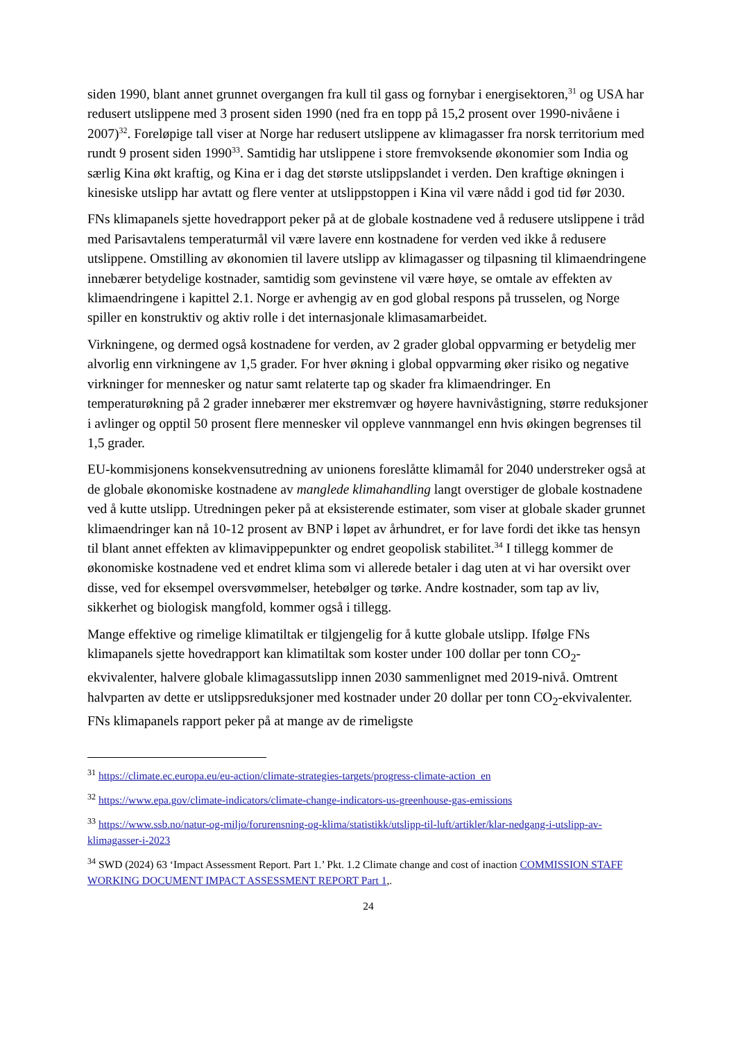siden 1990, blant annet grunnet overgangen fra kull til gass og fornybar i energisektoren,<sup>31</sup> og USA har redusert utslippene med 3 prosent siden 1990 (ned fra en topp på 15,2 prosent over 1990-nivåene i 2007)<sup>32</sup>. Foreløpige tall viser at Norge har redusert utslippene av klimagasser fra norsk territorium med rundt 9 prosent siden 1990<sup>33</sup>. Samtidig har utslippene i store fremvoksende økonomier som India og særlig Kina økt kraftig, og Kina er i dag det største utslippslandet i verden. Den kraftige økningen i kinesiske utslipp har avtatt og flere venter at utslippstoppen i Kina vil være nådd i god tid før 2030.
FNs klimapanels sjette hovedrapport peker på at de globale kostnadene ved å redusere utslippene i tråd med Parisavtalens temperaturmål vil være lavere enn kostnadene for verden ved ikke å redusere utslippene. Omstilling av økonomien til lavere utslipp av klimagasser og tilpasning til klimaendringene innebærer betydelige kostnader, samtidig som gevinstene vil være høye, se omtale av effekten av klimaendringene i kapittel 2.1. Norge er avhengig av en god global respons på trusselen, og Norge spiller en konstruktiv og aktiv rolle i det internasjonale klimasamarbeidet.
Virkningene, og dermed også kostnadene for verden, av 2 grader global oppvarming er betydelig mer alvorlig enn virkningene av 1,5 grader. For hver økning i global oppvarming øker risiko og negative virkninger for mennesker og natur samt relaterte tap og skader fra klimaendringer. En temperaturøkning på 2 grader innebærer mer ekstremvær og høyere havnivåstigning, større reduksjoner i avlinger og opptil 50 prosent flere mennesker vil oppleve vannmangel enn hvis økingen begrenses til 1,5 grader.
EU-kommisjonens konsekvensutredning av unionens foreslåtte klimamål for 2040 understreker også at de globale økonomiske kostnadene av manglede klimahandling langt overstiger de globale kostnadene ved å kutte utslipp. Utredningen peker på at eksisterende estimater, som viser at globale skader grunnet klimaendringer kan nå 10-12 prosent av BNP i løpet av århundret, er for lave fordi det ikke tas hensyn til blant annet effekten av klimavippepunkter og endret geopolisk stabilitet.<sup>34</sup> I tillegg kommer de økonomiske kostnadene ved et endret klima som vi allerede betaler i dag uten at vi har oversikt over disse, ved for eksempel oversvømmelser, hetebølger og tørke. Andre kostnader, som tap av liv, sikkerhet og biologisk mangfold, kommer også i tillegg.
Mange effektive og rimelige klimatiltak er tilgjengelig for å kutte globale utslipp. Ifølge FNs klimapanels sjette hovedrapport kan klimatiltak som koster under 100 dollar per tonn CO<sub>2</sub>-ekvivalenter, halvere globale klimagassutslipp innen 2030 sammenlignet med 2019-nivå. Omtrent halvparten av dette er utslippsreduksjoner med kostnader under 20 dollar per tonn CO<sub>2</sub>-ekvivalenter. FNs klimapanels rapport peker på at mange av de rimeligste
<sup>31</sup> https://climate.ec.europa.eu/eu-action/climate-strategies-targets/progress-climate-action_en
<sup>32</sup> https://www.epa.gov/climate-indicators/climate-change-indicators-us-greenhouse-gas-emissions
<sup>33</sup> https://www.ssb.no/natur-og-miljo/forurensning-og-klima/statistikk/utslipp-til-luft/artikler/klar-nedgang-i-utslipp-av-klimagasser-i-2023
<sup>34</sup> SWD (2024) 63 ‘Impact Assessment Report. Part 1.’ Pkt. 1.2 Climate change and cost of inaction COMMISSION STAFF WORKING DOCUMENT IMPACT ASSESSMENT REPORT Part 1,.
24